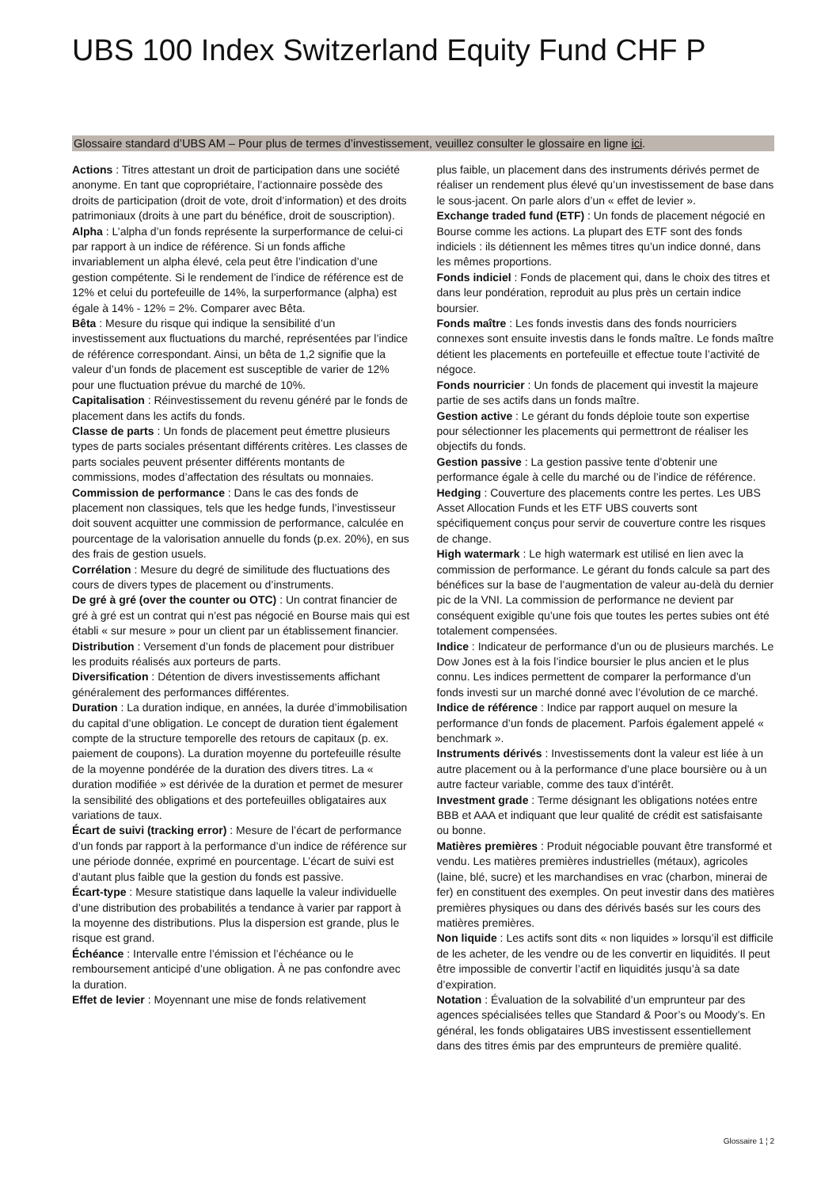UBS 100 Index Switzerland Equity Fund CHF P
Glossaire standard d’UBS AM – Pour plus de termes d’investissement, veuillez consulter le glossaire en ligne ici.
Actions : Titres attestant un droit de participation dans une société anonyme. En tant que copropriétaire, l’actionnaire possède des droits de participation (droit de vote, droit d’information) et des droits patrimoniaux (droits à une part du bénéfice, droit de souscription).
Alpha : L’alpha d’un fonds représente la surperformance de celui-ci par rapport à un indice de référence. Si un fonds affiche invariablement un alpha élevé, cela peut être l’indication d’une gestion compétente. Si le rendement de l’indice de référence est de 12% et celui du portefeuille de 14%, la surperformance (alpha) est égale à 14% - 12% = 2%. Comparer avec Bêta.
Bêta : Mesure du risque qui indique la sensibilité d’un investissement aux fluctuations du marché, représentées par l’indice de référence correspondant. Ainsi, un bêta de 1,2 signifie que la valeur d’un fonds de placement est susceptible de varier de 12% pour une fluctuation prévue du marché de 10%.
Capitalisation : Réinvestissement du revenu généré par le fonds de placement dans les actifs du fonds.
Classe de parts : Un fonds de placement peut émettre plusieurs types de parts sociales présentant différents critères. Les classes de parts sociales peuvent présenter différents montants de commissions, modes d’affectation des résultats ou monnaies.
Commission de performance : Dans le cas des fonds de placement non classiques, tels que les hedge funds, l’investisseur doit souvent acquitter une commission de performance, calculée en pourcentage de la valorisation annuelle du fonds (p.ex. 20%), en sus des frais de gestion usuels.
Corrélation : Mesure du degré de similitude des fluctuations des cours de divers types de placement ou d’instruments.
De gré à gré (over the counter ou OTC) : Un contrat financier de gré à gré est un contrat qui n’est pas négocié en Bourse mais qui est établi « sur mesure » pour un client par un établissement financier.
Distribution : Versement d’un fonds de placement pour distribuer les produits réalisés aux porteurs de parts.
Diversification : Détention de divers investissements affichant généralement des performances différentes.
Duration : La duration indique, en années, la durée d’immobilisation du capital d’une obligation. Le concept de duration tient également compte de la structure temporelle des retours de capitaux (p. ex. paiement de coupons). La duration moyenne du portefeuille résulte de la moyenne pondérée de la duration des divers titres. La « duration modifiée » est dérivée de la duration et permet de mesurer la sensibilité des obligations et des portefeuilles obligataires aux variations de taux.
Écart de suivi (tracking error) : Mesure de l’écart de performance d’un fonds par rapport à la performance d’un indice de référence sur une période donnée, exprimé en pourcentage. L’écart de suivi est d’autant plus faible que la gestion du fonds est passive.
Écart-type : Mesure statistique dans laquelle la valeur individuelle d’une distribution des probabilités a tendance à varier par rapport à la moyenne des distributions. Plus la dispersion est grande, plus le risque est grand.
Échéance : Intervalle entre l’émission et l’échéance ou le remboursement anticipé d’une obligation. À ne pas confondre avec la duration.
Effet de levier : Moyennant une mise de fonds relativement
plus faible, un placement dans des instruments dérivés permet de réaliser un rendement plus élevé qu’un investissement de base dans le sous-jacent. On parle alors d’un « effet de levier ».
Exchange traded fund (ETF) : Un fonds de placement négocié en Bourse comme les actions. La plupart des ETF sont des fonds indiciels : ils détiennent les mêmes titres qu’un indice donné, dans les mêmes proportions.
Fonds indiciel : Fonds de placement qui, dans le choix des titres et dans leur pondération, reproduit au plus près un certain indice boursier.
Fonds maître : Les fonds investis dans des fonds nourriciers connexes sont ensuite investis dans le fonds maître. Le fonds maître détient les placements en portefeuille et effectue toute l’activité de négoce.
Fonds nourricier : Un fonds de placement qui investit la majeure partie de ses actifs dans un fonds maître.
Gestion active : Le gérant du fonds déploie toute son expertise pour sélectionner les placements qui permettront de réaliser les objectifs du fonds.
Gestion passive : La gestion passive tente d’obtenir une performance égale à celle du marché ou de l’indice de référence.
Hedging : Couverture des placements contre les pertes. Les UBS Asset Allocation Funds et les ETF UBS couverts sont spécifiquement conçus pour servir de couverture contre les risques de change.
High watermark : Le high watermark est utilisé en lien avec la commission de performance. Le gérant du fonds calcule sa part des bénéfices sur la base de l’augmentation de valeur au-delà du dernier pic de la VNI. La commission de performance ne devient par conséquent exigible qu’une fois que toutes les pertes subies ont été totalement compensées.
Indice : Indicateur de performance d’un ou de plusieurs marchés. Le Dow Jones est à la fois l’indice boursier le plus ancien et le plus connu. Les indices permettent de comparer la performance d’un fonds investi sur un marché donné avec l’évolution de ce marché.
Indice de référence : Indice par rapport auquel on mesure la performance d’un fonds de placement. Parfois également appelé « benchmark ».
Instruments dérivés : Investissements dont la valeur est liée à un autre placement ou à la performance d’une place boursière ou à un autre facteur variable, comme des taux d’intérêt.
Investment grade : Terme désignant les obligations notées entre BBB et AAA et indiquant que leur qualité de crédit est satisfaisante ou bonne.
Matières premières : Produit négociable pouvant être transformé et vendu. Les matières premières industrielles (métaux), agricoles (laine, blé, sucre) et les marchandises en vrac (charbon, minerai de fer) en constituent des exemples. On peut investir dans des matières premières physiques ou dans des dérivés basés sur les cours des matières premières.
Non liquide : Les actifs sont dits « non liquides » lorsqu’il est difficile de les acheter, de les vendre ou de les convertir en liquidités. Il peut être impossible de convertir l’actif en liquidités jusqu’à sa date d’expiration.
Notation : Évaluation de la solvabilité d’un emprunteur par des agences spécialisées telles que Standard & Poor’s ou Moody’s. En général, les fonds obligataires UBS investissent essentiellement dans des titres émis par des emprunteurs de première qualité.
Glossaire 1 ¦ 2